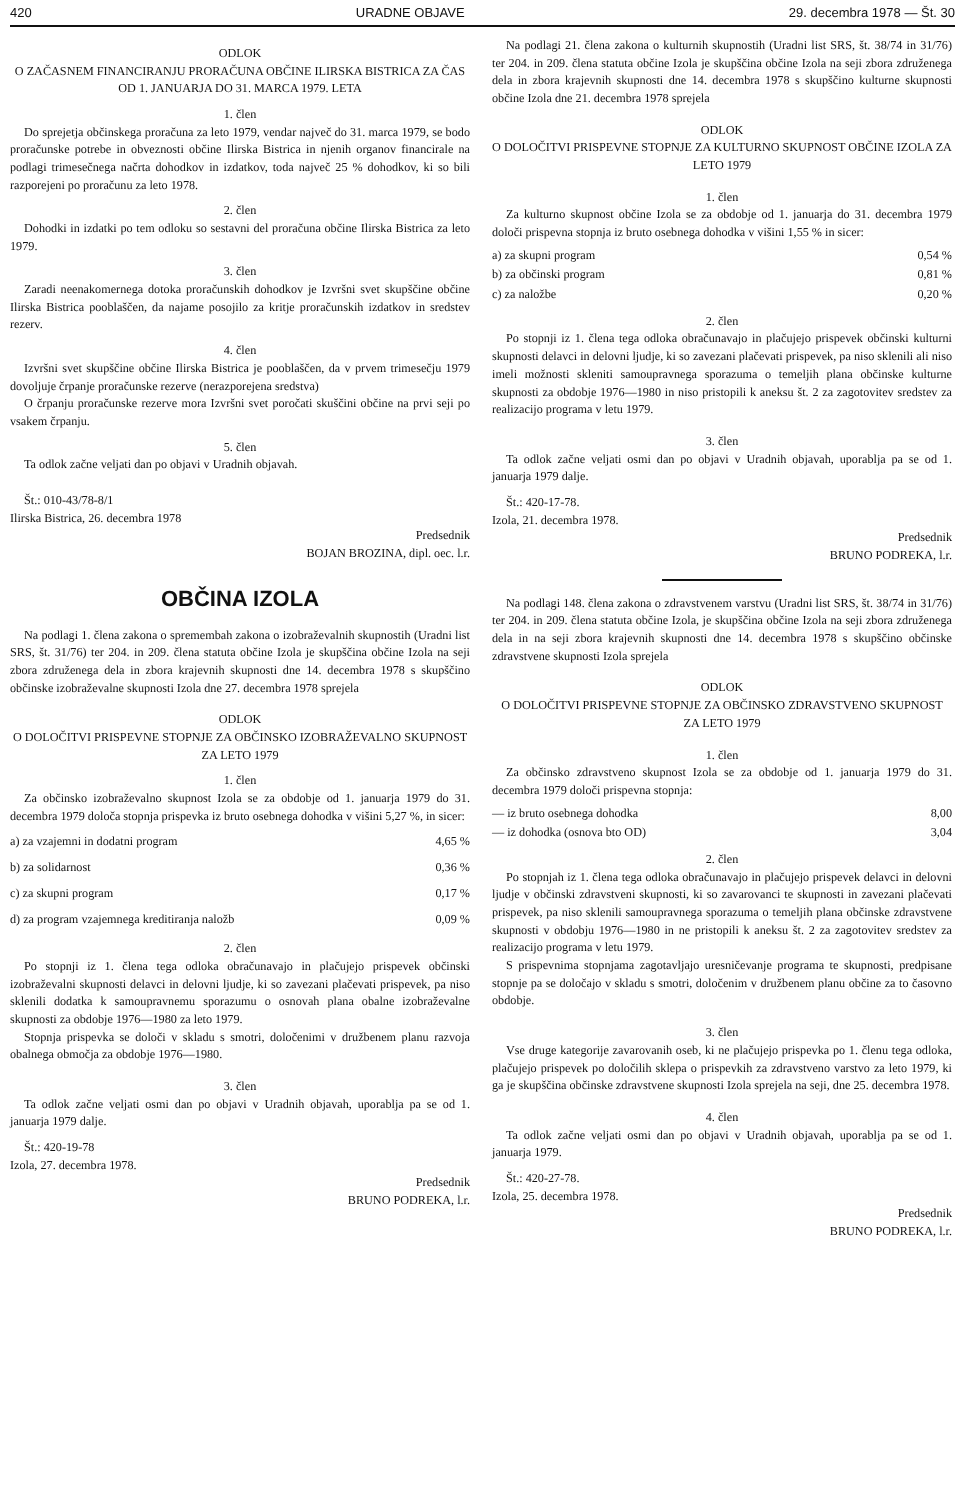420 URADNE OBJAVE 29. decembra 1978 — Št. 30
ODLOK
O ZAČASNEM FINANCIRANJU PRORAČUNA OBČINE ILIRSKA BISTRICA ZA ČAS OD 1. JANUARJA DO 31. MARCA 1979. LETA
1. člen
Do sprejetja občinskega proračuna za leto 1979, vendar največ do 31. marca 1979, se bodo proračunske potrebe in obveznosti občine Ilirska Bistrica in njenih organov financirale na podlagi trimesečnega načrta dohodkov in izdatkov, toda največ 25 % dohodkov, ki so bili razporejeni po proračunu za leto 1978.
2. člen
Dohodki in izdatki po tem odloku so sestavni del proračuna občine Ilirska Bistrica za leto 1979.
3. člen
Zaradi neenakomernega dotoka proračunskih dohodkov je Izvršni svet skupščine občine Ilirska Bistrica pooblaščen, da najame posojilo za kritje proračunskih izdatkov in sredstev rezerv.
4. člen
Izvršni svet skupščine občine Ilirska Bistrica je pooblaščen, da v prvem trimesečju 1979 dovoljuje črpanje proračunske rezerve (nerazporejena sredstva)
O črpanju proračunske rezerve mora Izvršni svet poročati skuščini občine na prvi seji po vsakem črpanju.
5. člen
Ta odlok začne veljati dan po objavi v Uradnih objavah.
Št.: 010-43/78-8/1
Ilirska Bistrica, 26. decembra 1978
Predsednik
BOJAN BROZINA, dipl. oec. l.r.
OBČINA IZOLA
Na podlagi 1. člena zakona o spremembah zakona o izobraževalnih skupnostih (Uradni list SRS, št. 31/76) ter 204. in 209. člena statuta občine Izola je skupščina občine Izola na seji zbora združenega dela in zbora krajevnih skupnosti dne 14. decembra 1978 s skupščino občinske izobraževalne skupnosti Izola dne 27. decembra 1978 sprejela
ODLOK
O DOLOČITVI PRISPEVNE STOPNJE ZA OBČINSKO IZOBRAŽEVALNO SKUPNOST ZA LETO 1979
1. člen
Za občinsko izobraževalno skupnost Izola se za obdobje od 1. januarja 1979 do 31. decembra 1979 določa stopnja prispevka iz bruto osebnega dohodka v višini 5,27 %, in sicer:
| a) za vzajemni in dodatni program | 4,65 % |
| b) za solidarnost | 0,36 % |
| c) za skupni program | 0,17 % |
| d) za program vzajemnega kreditiranja naložb | 0,09 % |
2. člen
Po stopnji iz 1. člena tega odloka obračunavajo in plačujejo prispevek občinski izobraževalni skupnosti delavci in delovni ljudje, ki so zavezani plačevati prispevek, pa niso sklenili dodatka k samoupravnemu sporazumu o osnovah plana obalne izobraževalne skupnosti za obdobje 1976—1980 za leto 1979.
Stopnja prispevka se določi v skladu s smotri, določenimi v družbenem planu razvoja obalnega območja za obdobje 1976—1980.
3. člen
Ta odlok začne veljati osmi dan po objavi v Uradnih objavah, uporablja pa se od 1. januarja 1979 dalje.
Št.: 420-19-78
Izola, 27. decembra 1978.
Predsednik
BRUNO PODREKA, l.r.
Na podlagi 21. člena zakona o kulturnih skupnostih (Uradni list SRS, št. 38/74 in 31/76) ter 204. in 209. člena statuta občine Izola je skupščina občine Izola na seji zbora združenega dela in zbora krajevnih skupnosti dne 14. decembra 1978 s skupščino kulturne skupnosti občine Izola dne 21. decembra 1978 sprejela
ODLOK
O DOLOČITVI PRISPEVNE STOPNJE ZA KULTURNO SKUPNOST OBČINE IZOLA ZA LETO 1979
1. člen
Za kulturno skupnost občine Izola se za obdobje od 1. januarja do 31. decembra 1979 določi prispevna stopnja iz bruto osebnega dohodka v višini 1,55 % in sicer:
| a) za skupni program | 0,54 % |
| b) za občinski program | 0,81 % |
| c) za naložbe | 0,20 % |
2. člen
Po stopnji iz 1. člena tega odloka obračunavajo in plačujejo prispevek občinski kulturni skupnosti delavci in delovni ljudje, ki so zavezani plačevati prispevek, pa niso sklenili ali niso imeli možnosti skleniti samoupravnega sporazuma o temeljih plana občinske kulturne skupnosti za obdobje 1976—1980 in niso pristopili k aneksu št. 2 za zagotovitev sredstev za realizacijo programa v letu 1979.
3. člen
Ta odlok začne veljati osmi dan po objavi v Uradnih objavah, uporablja pa se od 1. januarja 1979 dalje.
Št.: 420-17-78.
Izola, 21. decembra 1978.
Predsednik
BRUNO PODREKA, l.r.
Na podlagi 148. člena zakona o zdravstvenem varstvu (Uradni list SRS, št. 38/74 in 31/76) ter 204. in 209. člena statuta občine Izola, je skupščina občine Izola na seji zbora združenega dela in na seji zbora krajevnih skupnosti dne 14. decembra 1978 s skupščino občinske zdravstvene skupnosti Izola sprejela
ODLOK
O DOLOČITVI PRISPEVNE STOPNJE ZA OBČINSKO ZDRAVSTVENO SKUPNOST ZA LETO 1979
1. člen
Za občinsko zdravstveno skupnost Izola se za obdobje od 1. januarja 1979 do 31. decembra 1979 določi prispevna stopnja:
| — iz bruto osebnega dohodka | 8,00 |
| — iz dohodka (osnova bto OD) | 3,04 |
2. člen
Po stopnjah iz 1. člena tega odloka obračunavajo in plačujejo prispevek delavci in delovni ljudje v občinski zdravstveni skupnosti, ki so zavarovanci te skupnosti in zavezani plačevati prispevek, pa niso sklenili samoupravnega sporazuma o temeljih plana občinske zdravstvene skupnosti v obdobju 1976—1980 in ne pristopili k aneksu št. 2 za zagotovitev sredstev za realizacijo programa v letu 1979.
S prispevnima stopnjama zagotavljajo uresničevanje programa te skupnosti, predpisane stopnje pa se določajo v skladu s smotri, določenim v družbenem planu občine za to časovno obdobje.
3. člen
Vse druge kategorije zavarovanih oseb, ki ne plačujejo prispevka po 1. členu tega odloka, plačujejo prispevek po določilih sklepa o prispevkih za zdravstveno varstvo za leto 1979, ki ga je skupščina občinske zdravstvene skupnosti Izola sprejela na seji, dne 25. decembra 1978.
4. člen
Ta odlok začne veljati osmi dan po objavi v Uradnih objavah, uporablja pa se od 1. januarja 1979.
Št.: 420-27-78.
Izola, 25. decembra 1978.
Predsednik
BRUNO PODREKA, l.r.